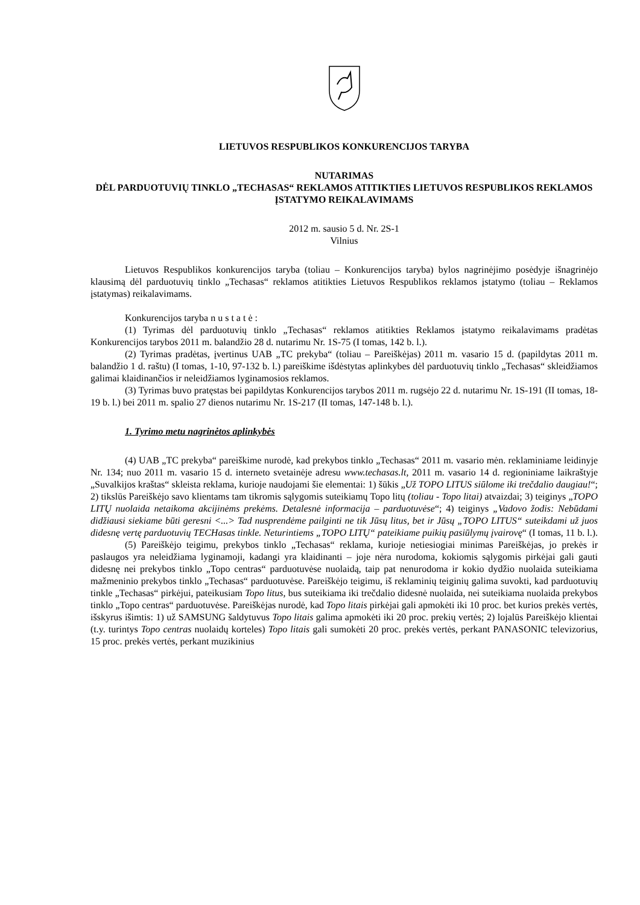LIETUVOS RESPUBLIKOS KONKURENCIJOS TARYBA
NUTARIMAS
DĖL PARDUOTUVIŲ TINKLO „TECHASAS“ REKLAMOS ATITIKTIES LIETUVOS RESPUBLIKOS REKLAMOS ĮSTATYMO REIKALAVIMAMS
2012 m. sausio 5 d. Nr. 2S-1
Vilnius
Lietuvos Respublikos konkurencijos taryba (toliau – Konkurencijos taryba) bylos nagrinėjimo posėdyje išnagrinėjo klausimą dėl parduotuvių tinklo „Techasas“ reklamos atitikties Lietuvos Respublikos reklamos įstatymo (toliau – Reklamos įstatymas) reikalavimams.
Konkurencijos taryba n u s t a t ė :
(1) Tyrimas dėl parduotuvių tinklo „Techasas“ reklamos atitikties Reklamos įstatymo reikalavimams pradėtas Konkurencijos tarybos 2011 m. balandžio 28 d. nutarimu Nr. 1S-75 (I tomas, 142 b. l.).
(2) Tyrimas pradėtas, įvertinus UAB „TC prekyba“ (toliau – Pareiškėjas) 2011 m. vasario 15 d. (papildytas 2011 m. balandžio 1 d. raštu) (I tomas, 1-10, 97-132 b. l.) pareiškime išdėstytas aplinkybes dėl parduotuvių tinklo „Techasas“ skleidžiamos galimai klaidinančios ir neleidžiamos lyginamosios reklamos.
(3) Tyrimas buvo pratęstas bei papildytas Konkurencijos tarybos 2011 m. rugsėjo 22 d. nutarimu Nr. 1S-191 (II tomas, 18-19 b. l.) bei 2011 m. spalio 27 dienos nutarimu Nr. 1S-217 (II tomas, 147-148 b. l.).
1. Tyrimo metu nagrinėtos aplinkybės
(4) UAB „TC prekyba“ pareiškime nurodė, kad prekybos tinklo „Techasas“ 2011 m. vasario mėn. reklaminiame leidinyje Nr. 134; nuo 2011 m. vasario 15 d. interneto svetainėje adresu www.techasas.lt, 2011 m. vasario 14 d. regioniniame laikraštyje „Suvalkijos kraštas“ skleista reklama, kurioje naudojami šie elementai: 1) šūkis „Už TOPO LITUS siūlome iki trečdalio daugiau!“; 2) tikslūs Pareiškėjo savo klientams tam tikromis sąlygomis suteikiamų Topo litų (toliau - Topo litai) atvaizdai; 3) teiginys „TOPO LITŲ nuolaida netaikoma akcijinėms prekėms. Detalesnė informacija – parduotuvėse“; 4) teiginys „Vadovo žodis: Nebūdami didžiausi siekiame būti geresni <...> Tad nusprendėme pailginti ne tik Jūsų litus, bet ir Jūsų „TOPO LITUS“ suteikdami už juos didesnę vertę parduotuvių TECHasas tinkle. Neturintiems „TOPO LITŲ“ pateikiame puikių pasiūlymų įvairovę“ (I tomas, 11 b. l.).
(5) Pareiškėjo teigimu, prekybos tinklo „Techasas“ reklama, kurioje netiesiogiai minimas Pareiškėjas, jo prekės ir paslaugos yra neleidžiama lyginamoji, kadangi yra klaidinanti – joje nėra nurodoma, kokiomis sąlygomis pirkėjai gali gauti didesnę nei prekybos tinklo „Topo centras“ parduotuvėse nuolaidą, taip pat nenurodoma ir kokio dydžio nuolaida suteikiama mažmeninio prekybos tinklo „Techasas“ parduotuvėse. Pareiškėjo teigimu, iš reklaminių teiginių galima suvokti, kad parduotuvių tinkle „Techasas“ pirkėjui, pateikusiam Topo litus, bus suteikiama iki trečdalio didesnė nuolaida, nei suteikiama nuolaida prekybos tinklo „Topo centras“ parduotuvėse. Pareiškėjas nurodė, kad Topo litais pirkėjai gali apmokėti iki 10 proc. bet kurios prekės vertės, išskyrus išimtis: 1) už SAMSUNG šaldytuvus Topo litais galima apmokėti iki 20 proc. prekių vertės; 2) lojalūs Pareiškėjo klientai (t.y. turintys Topo centras nuolaidų korteles) Topo litais gali sumokėti 20 proc. prekės vertės, perkant PANASONIC televizorius, 15 proc. prekės vertės, perkant muzikinius